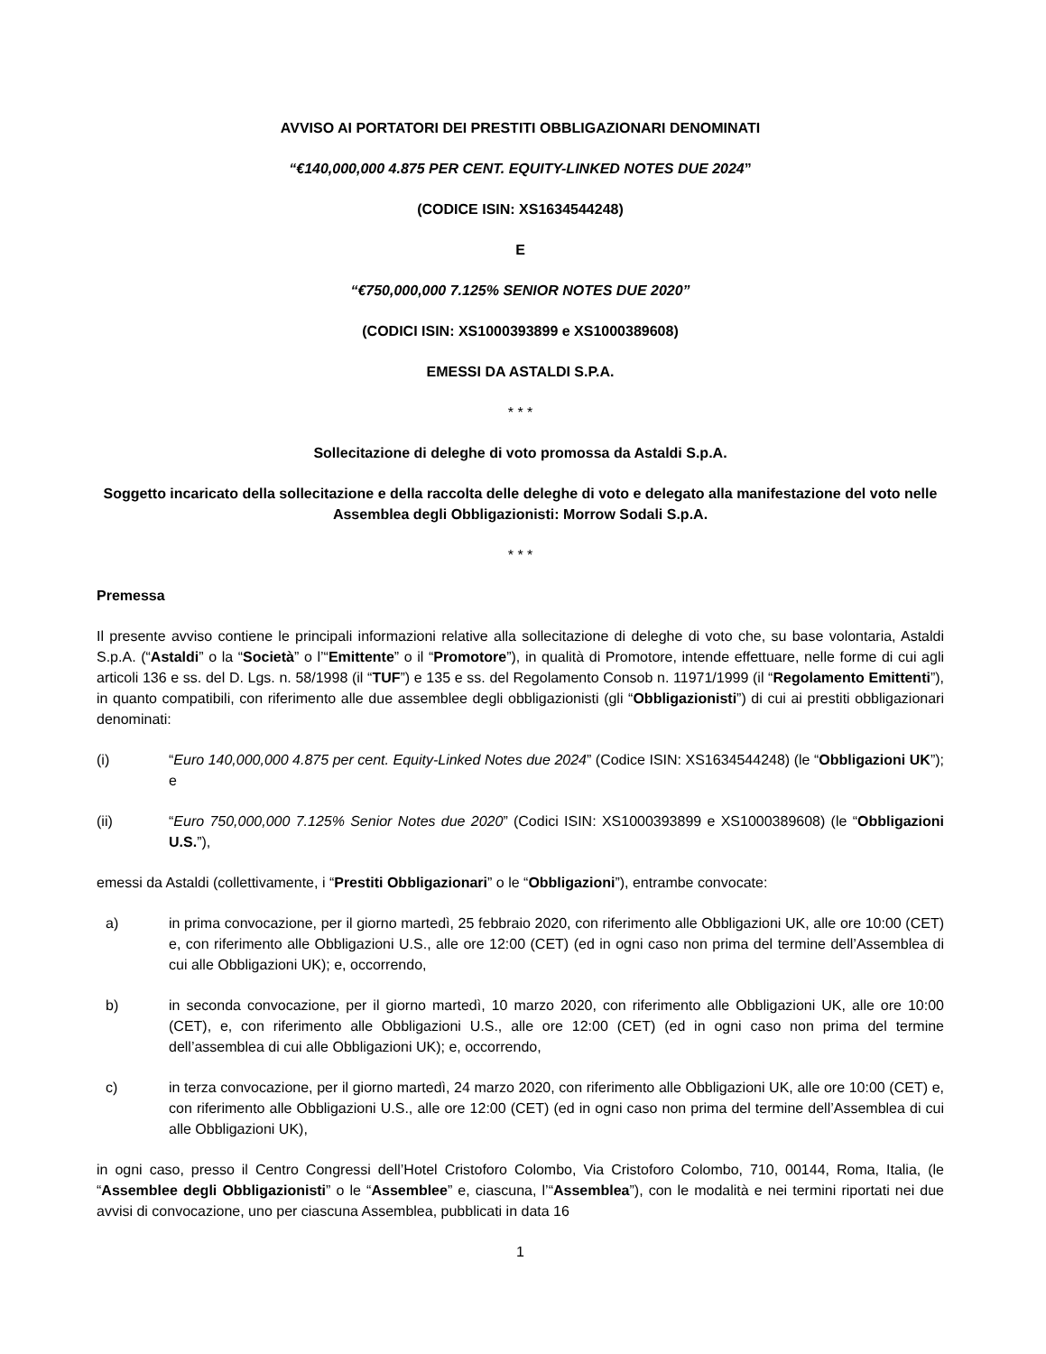AVVISO AI PORTATORI DEI PRESTITI OBBLIGAZIONARI DENOMINATI
“€140,000,000 4.875 PER CENT. EQUITY-LINKED NOTES DUE 2024”
(CODICE ISIN: XS1634544248)
E
“€750,000,000 7.125% SENIOR NOTES DUE 2020”
(CODICI ISIN: XS1000393899 e XS1000389608)
EMESSI DA ASTALDI S.P.A.
* * *
Sollecitazione di deleghe di voto promossa da Astaldi S.p.A.
Soggetto incaricato della sollecitazione e della raccolta delle deleghe di voto e delegato alla manifestazione del voto nelle Assemblea degli Obbligazionisti: Morrow Sodali S.p.A.
* * *
Premessa
Il presente avviso contiene le principali informazioni relative alla sollecitazione di deleghe di voto che, su base volontaria, Astaldi S.p.A. (“Astaldi” o la “Società” o l’“Emittente” o il “Promotore”), in qualità di Promotore, intende effettuare, nelle forme di cui agli articoli 136 e ss. del D. Lgs. n. 58/1998 (il “TUF”) e 135 e ss. del Regolamento Consob n. 11971/1999 (il “Regolamento Emittenti”), in quanto compatibili, con riferimento alle due assemblee degli obbligazionisti (gli “Obbligazionisti”) di cui ai prestiti obbligazionari denominati:
(i) “Euro 140,000,000 4.875 per cent. Equity-Linked Notes due 2024” (Codice ISIN: XS1634544248) (le “Obbligazioni UK”); e
(ii) “Euro 750,000,000 7.125% Senior Notes due 2020” (Codici ISIN: XS1000393899 e XS1000389608) (le “Obbligazioni U.S.”),
emessi da Astaldi (collettivamente, i “Prestiti Obbligazionari” o le “Obbligazioni”), entrambe convocate:
a) in prima convocazione, per il giorno martedì, 25 febbraio 2020, con riferimento alle Obbligazioni UK, alle ore 10:00 (CET) e, con riferimento alle Obbligazioni U.S., alle ore 12:00 (CET) (ed in ogni caso non prima del termine dell’Assemblea di cui alle Obbligazioni UK); e, occorrendo,
b) in seconda convocazione, per il giorno martedì, 10 marzo 2020, con riferimento alle Obbligazioni UK, alle ore 10:00 (CET), e, con riferimento alle Obbligazioni U.S., alle ore 12:00 (CET) (ed in ogni caso non prima del termine dell’assemblea di cui alle Obbligazioni UK); e, occorrendo,
c) in terza convocazione, per il giorno martedì, 24 marzo 2020, con riferimento alle Obbligazioni UK, alle ore 10:00 (CET) e, con riferimento alle Obbligazioni U.S., alle ore 12:00 (CET) (ed in ogni caso non prima del termine dell’Assemblea di cui alle Obbligazioni UK),
in ogni caso, presso il Centro Congressi dell’Hotel Cristoforo Colombo, Via Cristoforo Colombo, 710, 00144, Roma, Italia, (le “Assemblee degli Obbligazionisti” o le “Assemblee” e, ciascuna, l’“Assemblea”), con le modalità e nei termini riportati nei due avvisi di convocazione, uno per ciascuna Assemblea, pubblicati in data 16
1